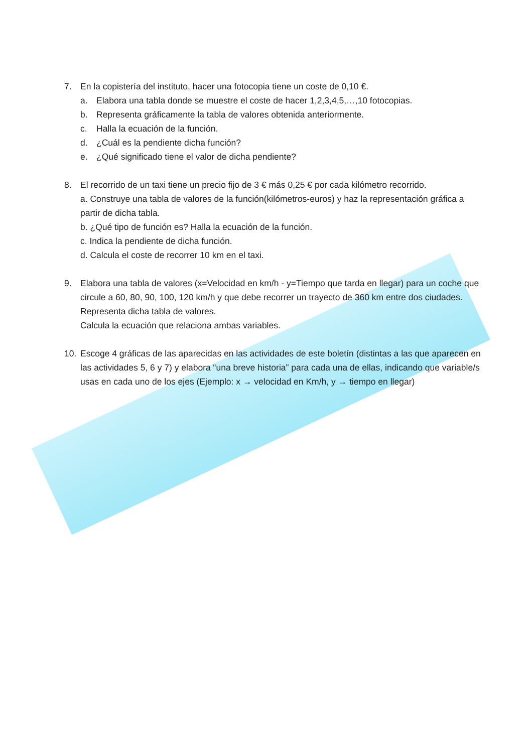7. En la copistería del instituto, hacer una fotocopia tiene un coste de 0,10 €.
a. Elabora una tabla donde se muestre el coste de hacer 1,2,3,4,5,…,10 fotocopias.
b. Representa gráficamente la tabla de valores obtenida anteriormente.
c. Halla la ecuación de la función.
d. ¿Cuál es la pendiente dicha función?
e. ¿Qué significado tiene el valor de dicha pendiente?
8. El recorrido de un taxi tiene un precio fijo de 3 € más 0,25 € por cada kilómetro recorrido.
a. Construye una tabla de valores de la función(kilómetros-euros) y haz la representación gráfica a partir de dicha tabla.
b. ¿Qué tipo de función es? Halla la ecuación de la función.
c. Indica la pendiente de dicha función.
d. Calcula el coste de recorrer 10 km en el taxi.
9. Elabora una tabla de valores (x=Velocidad en km/h - y=Tiempo que tarda en llegar) para un coche que circule a 60, 80, 90, 100, 120 km/h y que debe recorrer un trayecto de 360 km entre dos ciudades.
Representa dicha tabla de valores.
Calcula la ecuación que relaciona ambas variables.
10. Escoge 4 gráficas de las aparecidas en las actividades de este boletín (distintas a las que aparecen en las actividades 5, 6 y 7) y elabora “una breve historia” para cada una de ellas, indicando que variable/s usas en cada uno de los ejes (Ejemplo: x → velocidad en Km/h, y → tiempo en llegar)